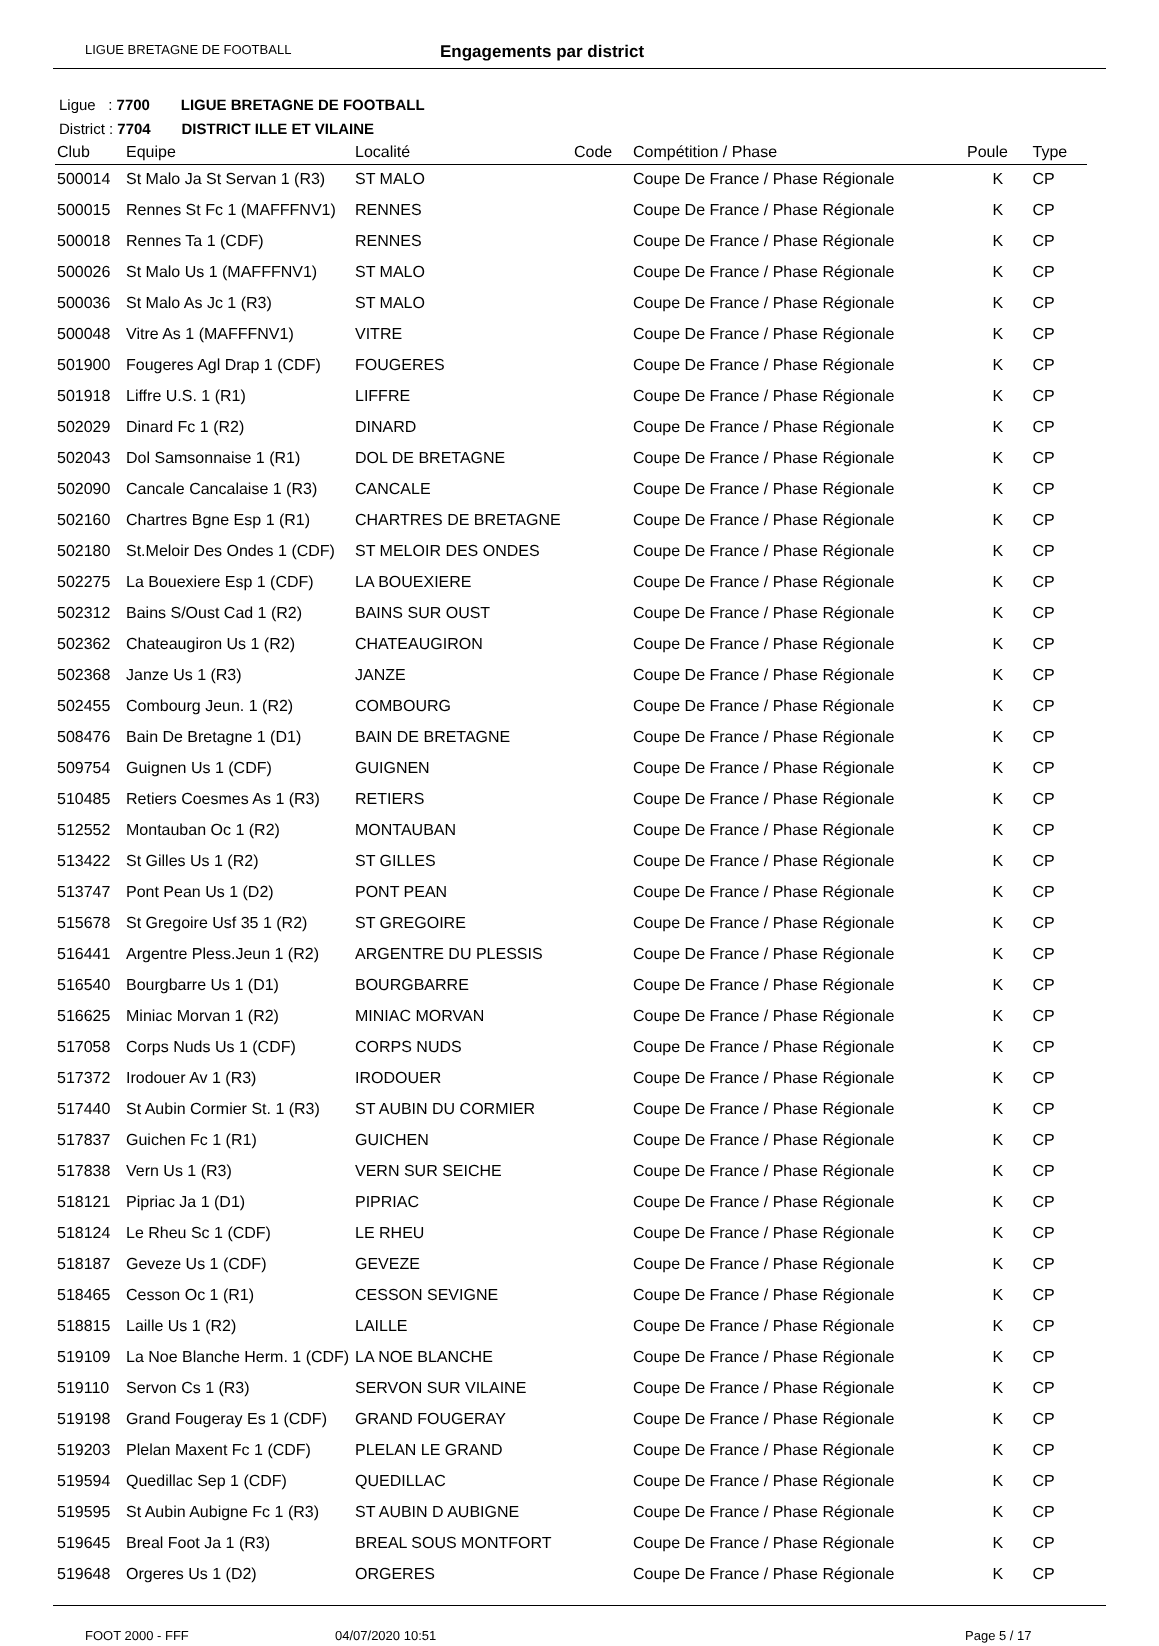LIGUE BRETAGNE DE FOOTBALL Engagements par district
Ligue : 7700 LIGUE BRETAGNE DE FOOTBALL
District : 7704 DISTRICT ILLE ET VILAINE
| Club | Equipe | Localité | Code | Compétition / Phase | Poule | Type |
| --- | --- | --- | --- | --- | --- | --- |
| 500014 | St Malo Ja St Servan 1 (R3) | ST MALO | | Coupe De France / Phase Régionale | K | CP |
| 500015 | Rennes St Fc 1 (MAFFFNV1) | RENNES | | Coupe De France / Phase Régionale | K | CP |
| 500018 | Rennes Ta 1 (CDF) | RENNES | | Coupe De France / Phase Régionale | K | CP |
| 500026 | St Malo Us 1 (MAFFFNV1) | ST MALO | | Coupe De France / Phase Régionale | K | CP |
| 500036 | St Malo As Jc 1 (R3) | ST MALO | | Coupe De France / Phase Régionale | K | CP |
| 500048 | Vitre As 1 (MAFFFNV1) | VITRE | | Coupe De France / Phase Régionale | K | CP |
| 501900 | Fougeres Agl Drap 1 (CDF) | FOUGERES | | Coupe De France / Phase Régionale | K | CP |
| 501918 | Liffre U.S. 1 (R1) | LIFFRE | | Coupe De France / Phase Régionale | K | CP |
| 502029 | Dinard Fc 1 (R2) | DINARD | | Coupe De France / Phase Régionale | K | CP |
| 502043 | Dol Samsonnaise 1 (R1) | DOL DE BRETAGNE | | Coupe De France / Phase Régionale | K | CP |
| 502090 | Cancale Cancalaise 1 (R3) | CANCALE | | Coupe De France / Phase Régionale | K | CP |
| 502160 | Chartres Bgne Esp 1 (R1) | CHARTRES DE BRETAGNE | | Coupe De France / Phase Régionale | K | CP |
| 502180 | St.Meloir Des Ondes 1 (CDF) | ST MELOIR DES ONDES | | Coupe De France / Phase Régionale | K | CP |
| 502275 | La Bouexiere Esp 1 (CDF) | LA BOUEXIERE | | Coupe De France / Phase Régionale | K | CP |
| 502312 | Bains S/Oust Cad 1 (R2) | BAINS SUR OUST | | Coupe De France / Phase Régionale | K | CP |
| 502362 | Chateaugiron Us 1 (R2) | CHATEAUGIRON | | Coupe De France / Phase Régionale | K | CP |
| 502368 | Janze Us 1 (R3) | JANZE | | Coupe De France / Phase Régionale | K | CP |
| 502455 | Combourg Jeun. 1 (R2) | COMBOURG | | Coupe De France / Phase Régionale | K | CP |
| 508476 | Bain De Bretagne 1 (D1) | BAIN DE BRETAGNE | | Coupe De France / Phase Régionale | K | CP |
| 509754 | Guignen Us 1 (CDF) | GUIGNEN | | Coupe De France / Phase Régionale | K | CP |
| 510485 | Retiers Coesmes As 1 (R3) | RETIERS | | Coupe De France / Phase Régionale | K | CP |
| 512552 | Montauban Oc 1 (R2) | MONTAUBAN | | Coupe De France / Phase Régionale | K | CP |
| 513422 | St Gilles Us 1 (R2) | ST GILLES | | Coupe De France / Phase Régionale | K | CP |
| 513747 | Pont Pean Us 1 (D2) | PONT PEAN | | Coupe De France / Phase Régionale | K | CP |
| 515678 | St Gregoire Usf 35 1 (R2) | ST GREGOIRE | | Coupe De France / Phase Régionale | K | CP |
| 516441 | Argentre Pless.Jeun 1 (R2) | ARGENTRE DU PLESSIS | | Coupe De France / Phase Régionale | K | CP |
| 516540 | Bourgbarre Us 1 (D1) | BOURGBARRE | | Coupe De France / Phase Régionale | K | CP |
| 516625 | Miniac Morvan 1 (R2) | MINIAC MORVAN | | Coupe De France / Phase Régionale | K | CP |
| 517058 | Corps Nuds Us 1 (CDF) | CORPS NUDS | | Coupe De France / Phase Régionale | K | CP |
| 517372 | Irodouer Av 1 (R3) | IRODOUER | | Coupe De France / Phase Régionale | K | CP |
| 517440 | St Aubin Cormier St. 1 (R3) | ST AUBIN DU CORMIER | | Coupe De France / Phase Régionale | K | CP |
| 517837 | Guichen Fc 1 (R1) | GUICHEN | | Coupe De France / Phase Régionale | K | CP |
| 517838 | Vern Us 1 (R3) | VERN SUR SEICHE | | Coupe De France / Phase Régionale | K | CP |
| 518121 | Pipriac Ja 1 (D1) | PIPRIAC | | Coupe De France / Phase Régionale | K | CP |
| 518124 | Le Rheu Sc 1 (CDF) | LE RHEU | | Coupe De France / Phase Régionale | K | CP |
| 518187 | Geveze Us 1 (CDF) | GEVEZE | | Coupe De France / Phase Régionale | K | CP |
| 518465 | Cesson Oc 1 (R1) | CESSON SEVIGNE | | Coupe De France / Phase Régionale | K | CP |
| 518815 | Laille Us 1 (R2) | LAILLE | | Coupe De France / Phase Régionale | K | CP |
| 519109 | La Noe Blanche Herm. 1 (CDF) | LA NOE BLANCHE | | Coupe De France / Phase Régionale | K | CP |
| 519110 | Servon Cs 1 (R3) | SERVON SUR VILAINE | | Coupe De France / Phase Régionale | K | CP |
| 519198 | Grand Fougeray Es 1 (CDF) | GRAND FOUGERAY | | Coupe De France / Phase Régionale | K | CP |
| 519203 | Plelan Maxent Fc 1 (CDF) | PLELAN LE GRAND | | Coupe De France / Phase Régionale | K | CP |
| 519594 | Quedillac Sep 1 (CDF) | QUEDILLAC | | Coupe De France / Phase Régionale | K | CP |
| 519595 | St Aubin Aubigne Fc 1 (R3) | ST AUBIN D AUBIGNE | | Coupe De France / Phase Régionale | K | CP |
| 519645 | Breal Foot Ja 1 (R3) | BREAL SOUS MONTFORT | | Coupe De France / Phase Régionale | K | CP |
| 519648 | Orgeres Us 1 (D2) | ORGERES | | Coupe De France / Phase Régionale | K | CP |
FOOT 2000 - FFF 04/07/2020 10:51 Page 5 / 17